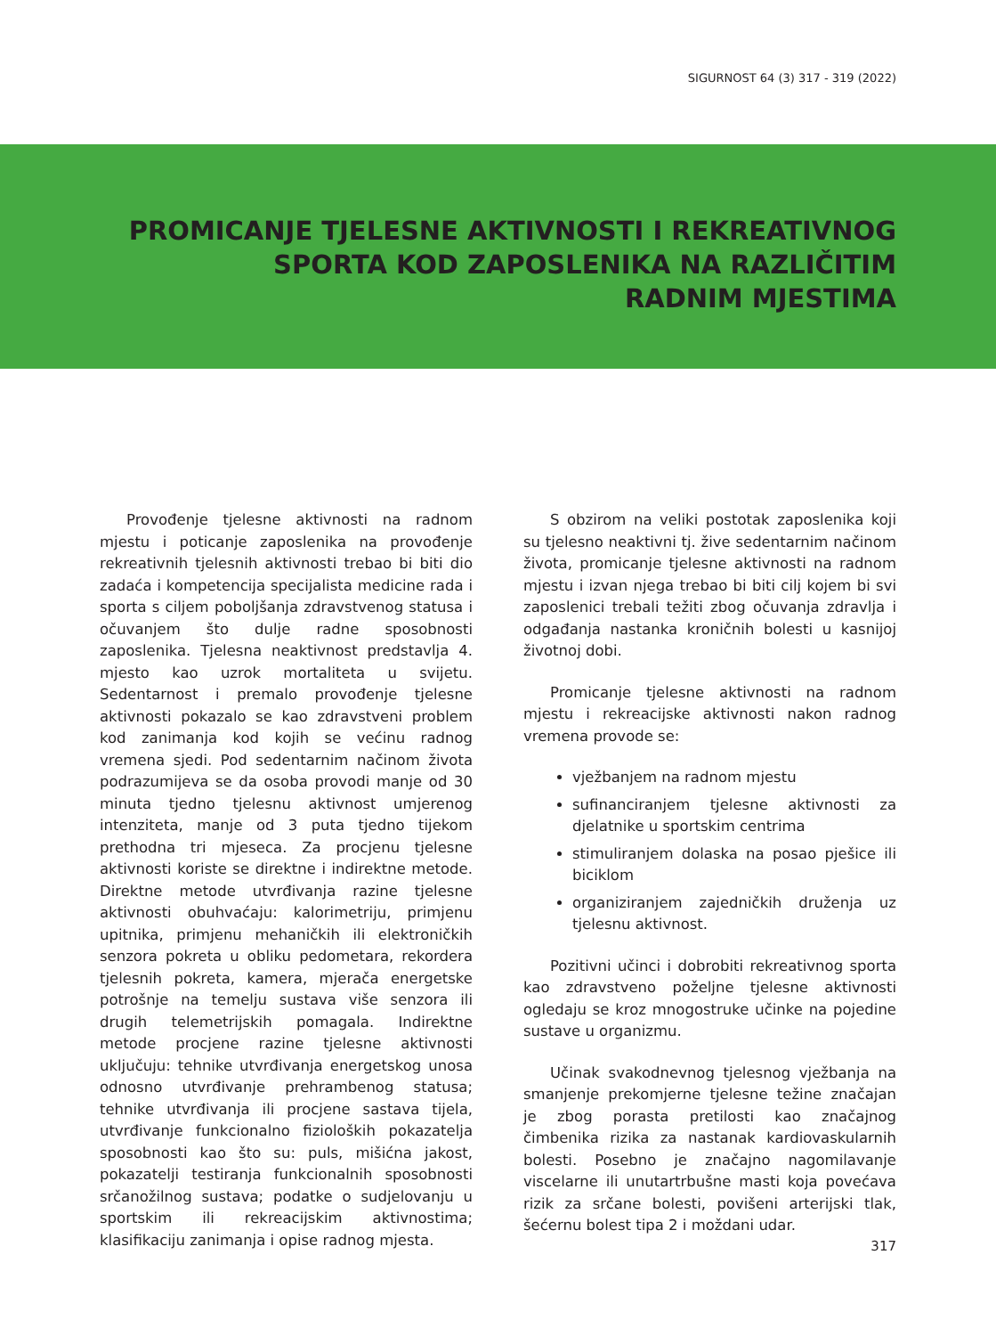SIGURNOST 64 (3) 317 - 319 (2022)
PROMICANJE TJELESNE AKTIVNOSTI I REKREATIVNOG
SPORTA KOD ZAPOSLENIKA NA RAZLIČITIM
RADNIM MJESTIMA
Provođenje tjelesne aktivnosti na radnom mjestu i poticanje zaposlenika na provođenje rekreativnih tjelesnih aktivnosti trebao bi biti dio zadaća i kompetencija specijalista medicine rada i sporta s ciljem poboljšanja zdravstvenog statusa i očuvanjem što dulje radne sposobnosti zaposlenika. Tjelesna neaktivnost predstavlja 4. mjesto kao uzrok mortaliteta u svijetu. Sedentarnost i premalo provođenje tjelesne aktivnosti pokazalo se kao zdravstveni problem kod zanimanja kod kojih se većinu radnog vremena sjedi. Pod sedentarnim načinom života podrazumijeva se da osoba provodi manje od 30 minuta tjedno tjelesnu aktivnost umjerenog intenziteta, manje od 3 puta tjedno tijekom prethodna tri mjeseca. Za procjenu tjelesne aktivnosti koriste se direktne i indirektne metode. Direktne metode utvrđivanja razine tjelesne aktivnosti obuhvaćaju: kalorimetriju, primjenu upitnika, primjenu mehaničkih ili elektroničkih senzora pokreta u obliku pedometara, rekordera tjelesnih pokreta, kamera, mjerača energetske potrošnje na temelju sustava više senzora ili drugih telemetrijskih pomagala. Indirektne metode procjene razine tjelesne aktivnosti uključuju: tehnike utvrđivanja energetskog unosa odnosno utvrđivanje prehrambenog statusa; tehnike utvrđivanja ili procjene sastava tijela, utvrđivanje funkcionalno fizioloških pokazatelja sposobnosti kao što su: puls, mišićna jakost, pokazatelji testiranja funkcionalnih sposobnosti srčanožilnog sustava; podatke o sudjelovanju u sportskim ili rekreacijskim aktivnostima; klasifikaciju zanimanja i opise radnog mjesta.
S obzirom na veliki postotak zaposlenika koji su tjelesno neaktivni tj. žive sedentarnim načinom života, promicanje tjelesne aktivnosti na radnom mjestu i izvan njega trebao bi biti cilj kojem bi svi zaposlenici trebali težiti zbog očuvanja zdravlja i odgađanja nastanka kroničnih bolesti u kasnijoj životnoj dobi.
Promicanje tjelesne aktivnosti na radnom mjestu i rekreacijske aktivnosti nakon radnog vremena provode se:
vježbanjem na radnom mjestu
sufinanciranjem tjelesne aktivnosti za djelatnike u sportskim centrima
stimuliranjem dolaska na posao pješice ili biciklom
organiziranjem zajedničkih druženja uz tjelesnu aktivnost.
Pozitivni učinci i dobrobiti rekreativnog sporta kao zdravstveno poželjne tjelesne aktivnosti ogledaju se kroz mnogostruke učinke na pojedine sustave u organizmu.
Učinak svakodnevnog tjelesnog vježbanja na smanjenje prekomjerne tjelesne težine značajan je zbog porasta pretilosti kao značajnog čimbenika rizika za nastanak kardiovaskularnih bolesti. Posebno je značajno nagomilavanje viscelarne ili unutartrbušne masti koja povećava rizik za srčane bolesti, povišeni arterijski tlak, šećernu bolest tipa 2 i moždani udar.
317